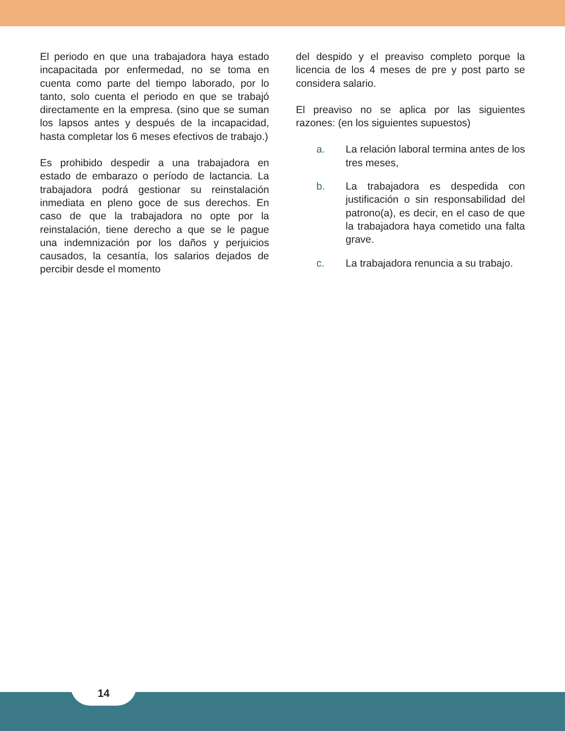El periodo en que una trabajadora haya estado incapacitada por enfermedad, no se toma en cuenta como parte del tiempo laborado, por lo tanto, solo cuenta el periodo en que se trabajó directamente en la empresa. (sino que se suman los lapsos antes y después de la incapacidad, hasta completar los 6 meses efectivos de trabajo.)
Es prohibido despedir a una trabajadora en estado de embarazo o período de lactancia. La trabajadora podrá gestionar su reinstalación inmediata en pleno goce de sus derechos. En caso de que la trabajadora no opte por la reinstalación, tiene derecho a que se le pague una indemnización por los daños y perjuicios causados, la cesantía, los salarios dejados de percibir desde el momento
del despido y el preaviso completo porque la licencia de los 4 meses de pre y post parto se considera salario.
El preaviso no se aplica por las siguientes razones: (en los siguientes supuestos)
a. La relación laboral termina antes de los tres meses,
b. La trabajadora es despedida con justificación o sin responsabilidad del patrono(a), es decir, en el caso de que la trabajadora haya cometido una falta grave.
c. La trabajadora renuncia a su trabajo.
14